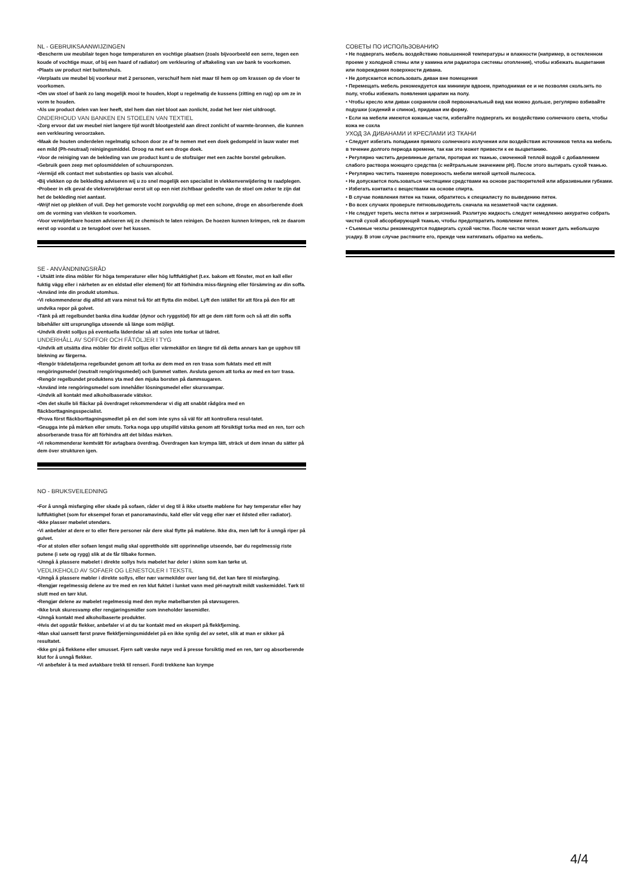NL - GEBRUIKSAANWIJZINGEN
•Bescherm uw meubilair tegen hoge temperaturen en vochtige plaatsen (zoals bijvoorbeeld een serre, tegen een koude of vochtige muur, of bij een haard of radiator) om verkleuring of aftakeling van uw bank te voorkomen.
•Plaats uw product niet buitenshuis.
•Verplaats uw meubel bij voorkeur met 2 personen, verschuif hem niet maar til hem op om krassen op de vloer te voorkomen.
•Om uw stoel of bank zo lang mogelijk mooi te houden, klopt u regelmatig de kussens (zitting en rug) op om ze in vorm te houden.
•Als uw product delen van leer heeft, stel hem dan niet bloot aan zonlicht, zodat het leer niet uitdroogt.
ONDERHOUD VAN BANKEN EN STOELEN VAN TEXTIEL
•Zorg ervoor dat uw meubel niet langere tijd wordt blootgesteld aan direct zonlicht of warmte-bronnen, die kunnen een verkleuring veroorzaken.
•Maak de houten onderdelen regelmatig schoon door ze af te nemen met een doek gedompeld in lauw water met een mild (Ph-neutraal) reinigingsmiddel. Droog na met een droge doek.
•Voor de reiniging van de bekleding van uw product kunt u de stofzuiger met een zachte borstel gebruiken.
•Gebruik geen zeep met oplosmiddelen of schuursponzen.
•Vermijd elk contact met substanties op basis van alcohol.
•Bij vlekken op de bekleding adviseren wij u zo snel mogelijk een specialist in vlekkenverwijdering te raadplegen.
•Probeer in elk geval de vlekverwijderaar eerst uit op een niet zichtbaar gedeelte van de stoel om zeker te zijn dat het de bekleding niet aantast.
•Wrijf niet op plekken of vuil. Dep het gemorste vocht zorgvuldig op met een schone, droge en absorberende doek om de vorming van vlekken te voorkomen.
•Voor verwijderbare hoezen adviseren wij ze chemisch te laten reinigen. De hoezen kunnen krimpen, rek ze daarom eerst op voordat u ze terugdoet over het kussen.
SE - ANVÄNDNINGSRÅD
• Utsätt inte dina möbler för höga temperaturer eller hög luftfuktighet (t.ex. bakom ett fönster, mot en kall eller fuktig vägg eller i närheten av en eldstad eller element) för att förhindra miss-färgning eller försämring av din soffa.
•Använd inte din produkt utomhus.
•Vi rekommenderar dig alltid att vara minst två för att flytta din möbel. Lyft den istället för att föra på den för att undvika repor på golvet.
•Tänk på att regelbundet banka dina kuddar (dynor och ryggstöd) för att ge dem rätt form och så att din soffa bibehåller sitt ursprungliga utseende så länge som möjligt.
•Undvik direkt solljus på eventuella läderdelar så att solen inte torkar ut lädret.
UNDERHÅLL AV SOFFOR OCH FÅTÖLJER I TYG
•Undvik att utsätta dina möbler för direkt solljus eller värmekällor en längre tid då detta annars kan ge upphov till blekning av färgerna.
•Rengör trädetaljerna regelbundet genom att torka av dem med en ren trasa som fuktats med ett milt rengöringsmedel (neutralt rengöringsmedel) och ljummet vatten. Avsluta genom att torka av med en torr trasa.
•Rengör regelbundet produktens yta med den mjuka borsten på dammsugaren.
•Använd inte rengöringsmedel som innehåller lösningsmedel eller skursvampar.
•Undvik all kontakt med alkoholbaserade vätskor.
•Om det skulle bli fläckar på överdraget rekommenderar vi dig att snabbt rådgöra med en fläckborttagningsspecialist.
•Prova först fläckborttagningsmedlet på en del som inte syns så väl för att kontrollera resul-tatet.
•Gnugga inte på märken eller smuts. Torka noga upp utspilld vätska genom att försiktigt torka med en ren, torr och absorberande trasa för att förhindra att det bildas märken.
•Vi rekommenderar kemtvätt för avtagbara överdrag. Överdragen kan krympa lätt, sträck ut dem innan du sätter på dem över strukturen igen.
NO - BRUKSVEILEDNING
•For å unngå misfarging eller skade på sofaen, råder vi deg til å ikke utsette møblene for høy temperatur eller høy luftfuktighet (som for eksempel foran et panoramavindu, kald eller våt vegg eller nær et ildsted eller radiator).
•Ikke plasser møbelet utendørs.
•Vi anbefaler at dere er to eller flere personer når dere skal flytte på møblene. Ikke dra, men løft for å unngå riper på gulvet.
•For at stolen eller sofaen lengst mulig skal opprettholde sitt opprinnelige utseende, bør du regelmessig riste putene (i sete og rygg) slik at de får tilbake formen.
•Unngå å plassere møbelet i direkte sollys hvis møbelet har deler i skinn som kan tørke ut.
VEDLIKEHOLD AV SOFAER OG LENESTOLER I TEKSTIL
•Unngå å plassere møbler i direkte sollys, eller nær varmekilder over lang tid, det kan føre til misfarging.
•Rengjør regelmessig delene av tre med en ren klut fuktet i lunket vann med pH-nøytralt mildt vaskemiddel. Tørk til slutt med en tørr klut.
•Rengjør delene av møbelet regelmessig med den myke møbelbørsten på støvsugeren.
•Ikke bruk skuresvamp eller rengjøringsmidler som inneholder løsemidler.
•Unngå kontakt med alkoholbaserte produkter.
•Hvis det oppstår flekker, anbefaler vi at du tar kontakt med en ekspert på flekkfjerning.
•Man skal uansett først prøve flekkfjerningsmiddelet på en ikke synlig del av setet, slik at man er sikker på resultatet.
•Ikke gni på flekkene eller smusset. Fjern sølt væske nøye ved å presse forsiktig med en ren, tørr og absorberende klut for å unngå flekker.
•Vi anbefaler å ta med avtakbare trekk til renseri. Fordi trekkene kan krympe
СОВЕТЫ ПО ИСПОЛЬЗОВАНИЮ
• Не подвергать мебель воздействию повышенной температуры и влажности (например, в остекленном проеме у холодной стены или у камина или радиатора системы отопления), чтобы избежать выцветания или повреждения поверхности дивана.
• Не допускается использовать диван вне помещения
• Перемещать мебель рекомендуется как минимум вдвоем, приподнимая ее и не позволяя скользить по полу, чтобы избежать появления царапин на полу.
• Чтобы кресло или диван сохраняли свой первоначальный вид как можно дольше, регулярно взбивайте подушки (сидений и спинок), придавая им форму.
• Если на мебели имеются кожаные части, избегайте подвергать их воздействию солнечного света, чтобы кожа не сохла
УХОД ЗА ДИВАНАМИ И КРЕСЛАМИ ИЗ ТКАНИ
• Следует избегать попадания прямого солнечного излучения или воздействия источников тепла на мебель в течение долгого периода времени, так как это может привести к ее выцветанию.
• Регулярно чистить деревянные детали, протирая их тканью, смоченной теплой водой с добавлением слабого раствора моющего средства (с нейтральным значением pH). После этого вытирать сухой тканью.
• Регулярно чистить тканевую поверхность мебели мягкой щеткой пылесоса.
• Не допускается пользоваться чистящими средствами на основе растворителей или абразивными губками.
• Избегать контакта с веществами на основе спирта.
• В случае появления пятен на ткани, обратитесь к специалисту по выведению пятен.
• Во всех случаях проверьте пятновыводитель сначала на незаметной части сидения.
• Не следует тереть места пятен и загрязнений. Разлитую жидкость следует немедленно аккуратно собрать чистой сухой абсорбирующей тканью, чтобы предотвратить появление пятен.
• Съемные чехлы рекомендуется подвергать сухой чистке. После чистки чехол может дать небольшую усадку. В этом случае растяните его, прежде чем натягивать обратно на мебель.
4/4